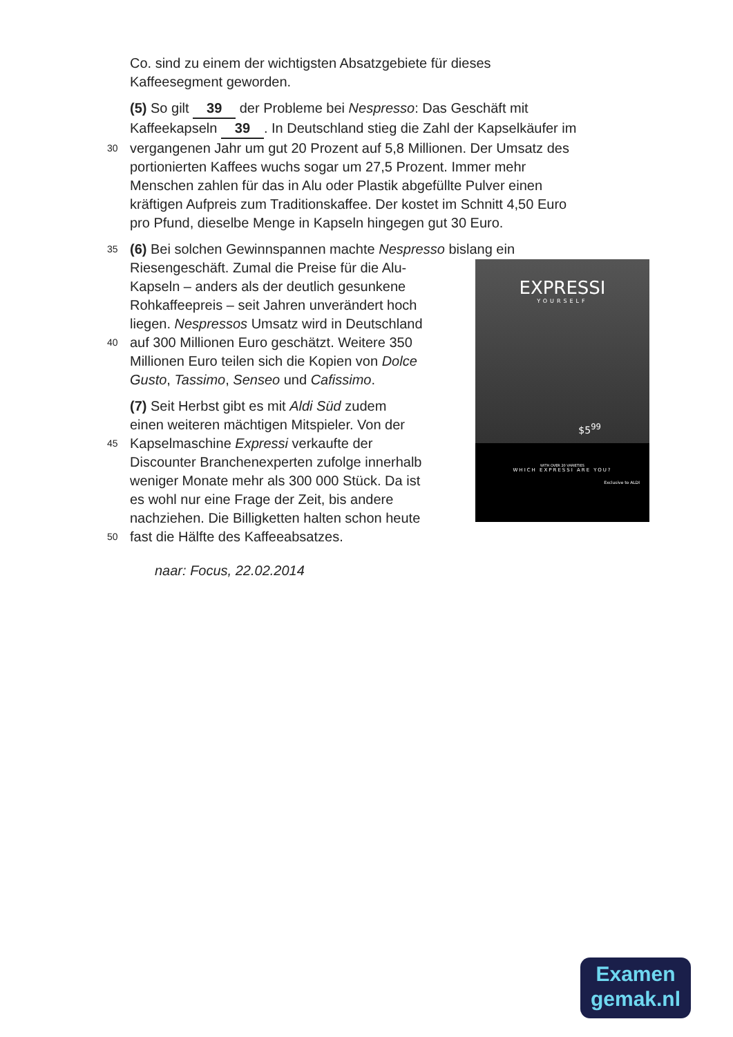Co. sind zu einem der wichtigsten Absatzgebiete für dieses
Kaffeesegment geworden.
(5) So gilt 39 der Probleme bei Nespresso: Das Geschäft mit
Kaffeekapseln 39. In Deutschland stieg die Zahl der Kapselkäufer im
30 vergangenen Jahr um gut 20 Prozent auf 5,8 Millionen. Der Umsatz des
portionierten Kaffees wuchs sogar um 27,5 Prozent. Immer mehr
Menschen zahlen für das in Alu oder Plastik abgefüllte Pulver einen
kräftigen Aufpreis zum Traditionskaffee. Der kostet im Schnitt 4,50 Euro
pro Pfund, dieselbe Menge in Kapseln hingegen gut 30 Euro.
35 (6) Bei solchen Gewinnspannen machte Nespresso bislang ein
Riesengeschäft. Zumal die Preise für die Alu-
Kapseln – anders als der deutlich gesunkene
Rohkaffeepreis – seit Jahren unverändert hoch
liegen. Nespressos Umsatz wird in Deutschland
40 auf 300 Millionen Euro geschätzt. Weitere 350
Millionen Euro teilen sich die Kopien von Dolce
Gusto, Tassimo, Senseo und Cafissimo.
(7) Seit Herbst gibt es mit Aldi Süd zudem
einen weiteren mächtigen Mitspieler. Von der
45 Kapselmaschine Expressi verkaufte der
Discounter Branchenexperten zufolge innerhalb
weniger Monate mehr als 300 000 Stück. Da ist
es wohl nur eine Frage der Zeit, bis andere
nachziehen. Die Billigketten halten schon heute
50 fast die Hälfte des Kaffeeabsatzes.
naar: Focus, 22.02.2014
EXPRESSI
YOURSELF
$5<sup>99</sup>
WITH OVER 20 VARIETIES
WHICH EXPRESSI ARE YOU?
Exclusive to ALDI
Examen
gemak.nl